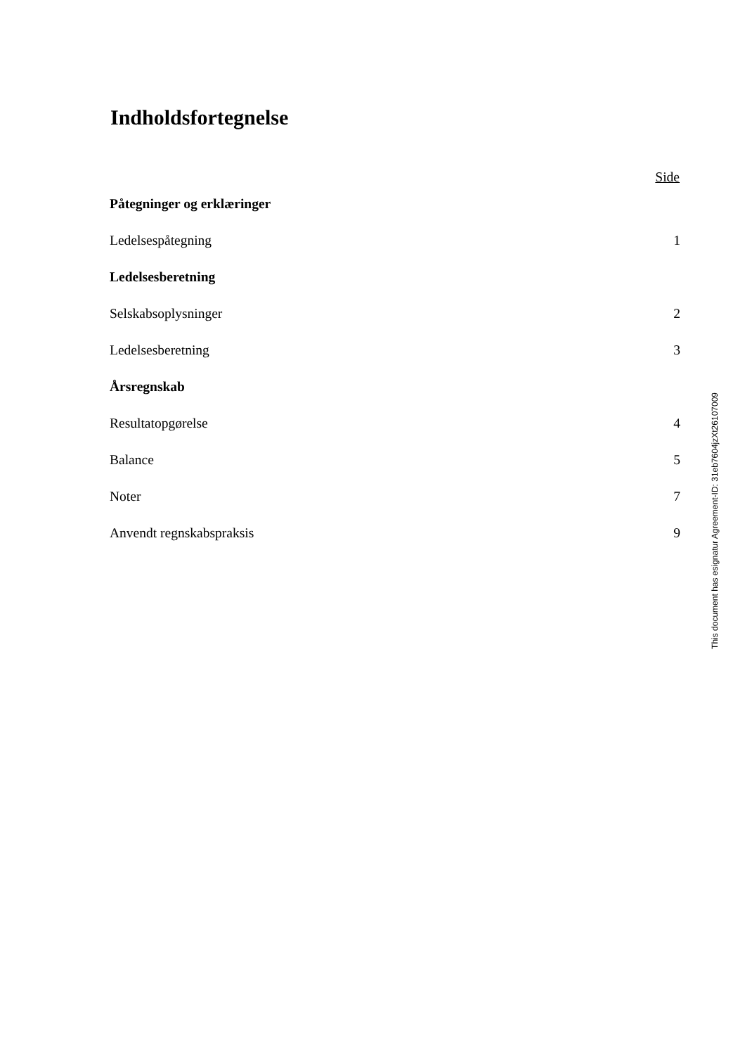Indholdsfortegnelse
| | Side |
| Påtegninger og erklæringer | |
| Ledelsespåtegning | 1 |
| Ledelsesberetning | |
| Selskabsoplysninger | 2 |
| Ledelsesberetning | 3 |
| Årsregnskab | |
| Resultatopgørelse | 4 |
| Balance | 5 |
| Noter | 7 |
| Anvendt regnskabspraksis | 9 |
This document has esignatur Agreement-ID: 31eb7604jzXt26107009